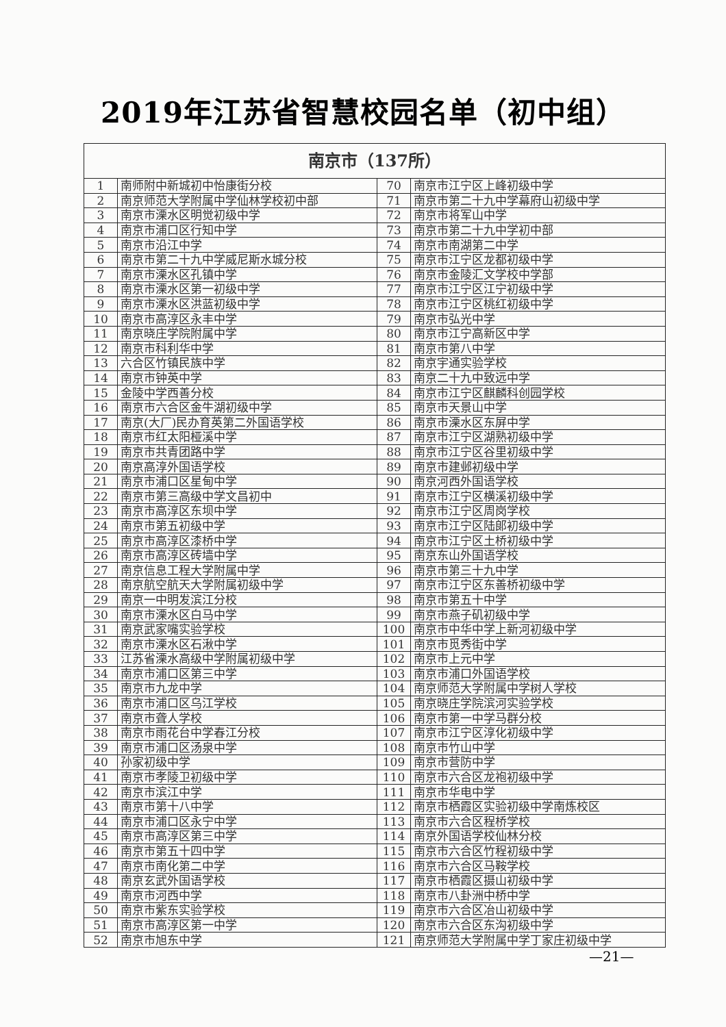2019年江苏省智慧校园名单（初中组）
| 南京市（137所） | | | |
| --- | --- | --- | --- |
| 1 | 南师附中新城初中怡康街分校 | 70 | 南京市江宁区上峰初级中学 |
| 2 | 南京师范大学附属中学仙林学校初中部 | 71 | 南京市第二十九中学幕府山初级中学 |
| 3 | 南京市溧水区明觉初级中学 | 72 | 南京市将军山中学 |
| 4 | 南京市浦口区行知中学 | 73 | 南京市第二十九中学初中部 |
| 5 | 南京市沿江中学 | 74 | 南京市南湖第二中学 |
| 6 | 南京市第二十九中学威尼斯水城分校 | 75 | 南京市江宁区龙都初级中学 |
| 7 | 南京市溧水区孔镇中学 | 76 | 南京市金陵汇文学校中学部 |
| 8 | 南京市溧水区第一初级中学 | 77 | 南京市江宁区江宁初级中学 |
| 9 | 南京市溧水区洪蓝初级中学 | 78 | 南京市江宁区桃红初级中学 |
| 10 | 南京市高淳区永丰中学 | 79 | 南京市弘光中学 |
| 11 | 南京晓庄学院附属中学 | 80 | 南京市江宁高新区中学 |
| 12 | 南京市科利华中学 | 81 | 南京市第八中学 |
| 13 | 六合区竹镇民族中学 | 82 | 南京宇通实验学校 |
| 14 | 南京市钟英中学 | 83 | 南京二十九中致远中学 |
| 15 | 金陵中学西善分校 | 84 | 南京市江宁区麒麟科创园学校 |
| 16 | 南京市六合区金牛湖初级中学 | 85 | 南京市天景山中学 |
| 17 | 南京(大厂)民办育英第二外国语学校 | 86 | 南京市溧水区东屏中学 |
| 18 | 南京市红太阳桠溪中学 | 87 | 南京市江宁区湖熟初级中学 |
| 19 | 南京市共青团路中学 | 88 | 南京市江宁区谷里初级中学 |
| 20 | 南京高淳外国语学校 | 89 | 南京市建邺初级中学 |
| 21 | 南京市浦口区星甸中学 | 90 | 南京河西外国语学校 |
| 22 | 南京市第三高级中学文昌初中 | 91 | 南京市江宁区横溪初级中学 |
| 23 | 南京市高淳区东坝中学 | 92 | 南京市江宁区周岗学校 |
| 24 | 南京市第五初级中学 | 93 | 南京市江宁区陆郎初级中学 |
| 25 | 南京市高淳区漆桥中学 | 94 | 南京市江宁区土桥初级中学 |
| 26 | 南京市高淳区砖墙中学 | 95 | 南京东山外国语学校 |
| 27 | 南京信息工程大学附属中学 | 96 | 南京市第三十九中学 |
| 28 | 南京航空航天大学附属初级中学 | 97 | 南京市江宁区东善桥初级中学 |
| 29 | 南京一中明发滨江分校 | 98 | 南京市第五十中学 |
| 30 | 南京市溧水区白马中学 | 99 | 南京市燕子矶初级中学 |
| 31 | 南京武家嘴实验学校 | 100 | 南京市中华中学上新河初级中学 |
| 32 | 南京市溧水区石湫中学 | 101 | 南京市觅秀街中学 |
| 33 | 江苏省溧水高级中学附属初级中学 | 102 | 南京市上元中学 |
| 34 | 南京市浦口区第三中学 | 103 | 南京市浦口外国语学校 |
| 35 | 南京市九龙中学 | 104 | 南京师范大学附属中学树人学校 |
| 36 | 南京市浦口区乌江学校 | 105 | 南京晓庄学院滨河实验学校 |
| 37 | 南京市聋人学校 | 106 | 南京市第一中学马群分校 |
| 38 | 南京市雨花台中学春江分校 | 107 | 南京市江宁区淳化初级中学 |
| 39 | 南京市浦口区汤泉中学 | 108 | 南京市竹山中学 |
| 40 | 孙家初级中学 | 109 | 南京市营防中学 |
| 41 | 南京市孝陵卫初级中学 | 110 | 南京市六合区龙袍初级中学 |
| 42 | 南京市滨江中学 | 111 | 南京市华电中学 |
| 43 | 南京市第十八中学 | 112 | 南京市栖霞区实验初级中学南炼校区 |
| 44 | 南京市浦口区永宁中学 | 113 | 南京市六合区程桥学校 |
| 45 | 南京市高淳区第三中学 | 114 | 南京外国语学校仙林分校 |
| 46 | 南京市第五十四中学 | 115 | 南京市六合区竹程初级中学 |
| 47 | 南京市南化第二中学 | 116 | 南京市六合区马鞍学校 |
| 48 | 南京玄武外国语学校 | 117 | 南京市栖霞区摄山初级中学 |
| 49 | 南京市河西中学 | 118 | 南京市八卦洲中桥中学 |
| 50 | 南京市紫东实验学校 | 119 | 南京市六合区冶山初级中学 |
| 51 | 南京市高淳区第一中学 | 120 | 南京市六合区东沟初级中学 |
| 52 | 南京市旭东中学 | 121 | 南京师范大学附属中学丁家庄初级中学 |
—21—